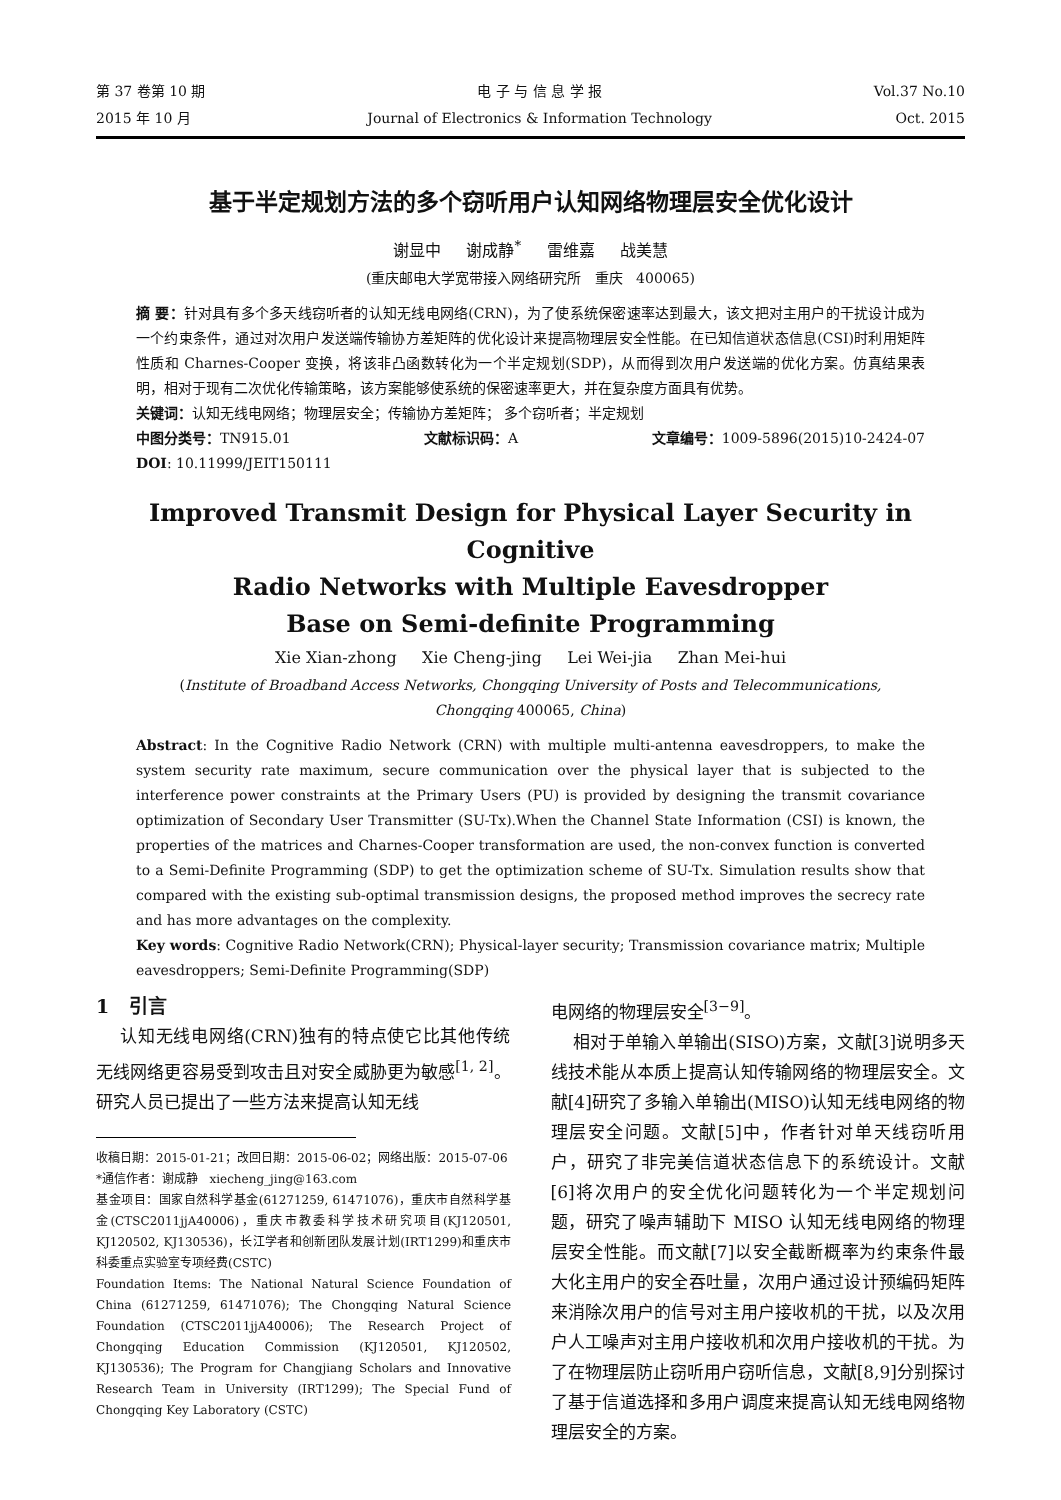第 37 卷第 10 期
2015 年 10 月
电 子 与 信 息 学 报
Journal of Electronics & Information Technology
Vol.37 No.10
Oct. 2015
基于半定规划方法的多个窃听用户认知网络物理层安全优化设计
谢显中 谢成静<sup>*</sup> 雷维嘉 战美慧
(重庆邮电大学宽带接入网络研究所 重庆 400065)
摘 要：针对具有多个多天线窃听者的认知无线电网络(CRN)，为了使系统保密速率达到最大，该文把对主用户的干扰设计成为一个约束条件，通过对次用户发送端传输协方差矩阵的优化设计来提高物理层安全性能。在已知信道状态信息(CSI)时利用矩阵性质和 Charnes-Cooper 变换，将该非凸函数转化为一个半定规划(SDP)，从而得到次用户发送端的优化方案。仿真结果表明，相对于现有二次优化传输策略，该方案能够使系统的保密速率更大，并在复杂度方面具有优势。
关键词：认知无线电网络；物理层安全；传输协方差矩阵； 多个窃听者；半定规划
中图分类号：TN915.01 文献标识码：A 文章编号：1009-5896(2015)10-2424-07
DOI: 10.11999/JEIT150111
Improved Transmit Design for Physical Layer Security in Cognitive
Radio Networks with Multiple Eavesdropper
Base on Semi-definite Programming
Xie Xian-zhong Xie Cheng-jing Lei Wei-jia Zhan Mei-hui
(Institute of Broadband Access Networks, Chongqing University of Posts and Telecommunications,
Chongqing 400065, China)
Abstract: In the Cognitive Radio Network (CRN) with multiple multi-antenna eavesdroppers, to make the system security rate maximum, secure communication over the physical layer that is subjected to the interference power constraints at the Primary Users (PU) is provided by designing the transmit covariance optimization of Secondary User Transmitter (SU-Tx).When the Channel State Information (CSI) is known, the properties of the matrices and Charnes-Cooper transformation are used, the non-convex function is converted to a Semi-Definite Programming (SDP) to get the optimization scheme of SU-Tx. Simulation results show that compared with the existing sub-optimal transmission designs, the proposed method improves the secrecy rate and has more advantages on the complexity.
Key words: Cognitive Radio Network(CRN); Physical-layer security; Transmission covariance matrix; Multiple eavesdroppers; Semi-Definite Programming(SDP)
1 引言
认知无线电网络(CRN)独有的特点使它比其他传统无线网络更容易受到攻击且对安全威胁更为敏感<sup>[1, 2]</sup>。研究人员已提出了一些方法来提高认知无线
收稿日期：2015-01-21；改回日期：2015-06-02；网络出版：2015-07-06
*通信作者：谢成静 xiecheng_jing@163.com
基金项目：国家自然科学基金(61271259, 61471076)，重庆市自然科学基金(CTSC2011jjA40006)，重庆市教委科学技术研究项目(KJ120501, KJ120502, KJ130536)，长江学者和创新团队发展计划(IRT1299)和重庆市科委重点实验室专项经费(CSTC)
Foundation Items: The National Natural Science Foundation of China (61271259, 61471076); The Chongqing Natural Science Foundation (CTSC2011jjA40006); The Research Project of Chongqing Education Commission (KJ120501, KJ120502, KJ130536); The Program for Changjiang Scholars and Innovative Research Team in University (IRT1299); The Special Fund of Chongqing Key Laboratory (CSTC)
电网络的物理层安全<sup>[3−9]</sup>。
相对于单输入单输出(SISO)方案，文献[3]说明多天线技术能从本质上提高认知传输网络的物理层安全。文献[4]研究了多输入单输出(MISO)认知无线电网络的物理层安全问题。文献[5]中，作者针对单天线窃听用户，研究了非完美信道状态信息下的系统设计。文献[6]将次用户的安全优化问题转化为一个半定规划问题，研究了噪声辅助下 MISO 认知无线电网络的物理层安全性能。而文献[7]以安全截断概率为约束条件最大化主用户的安全吞吐量，次用户通过设计预编码矩阵来消除次用户的信号对主用户接收机的干扰，以及次用户人工噪声对主用户接收机和次用户接收机的干扰。为了在物理层防止窃听用户窃听信息，文献[8,9]分别探讨了基于信道选择和多用户调度来提高认知无线电网络物理层安全的方案。